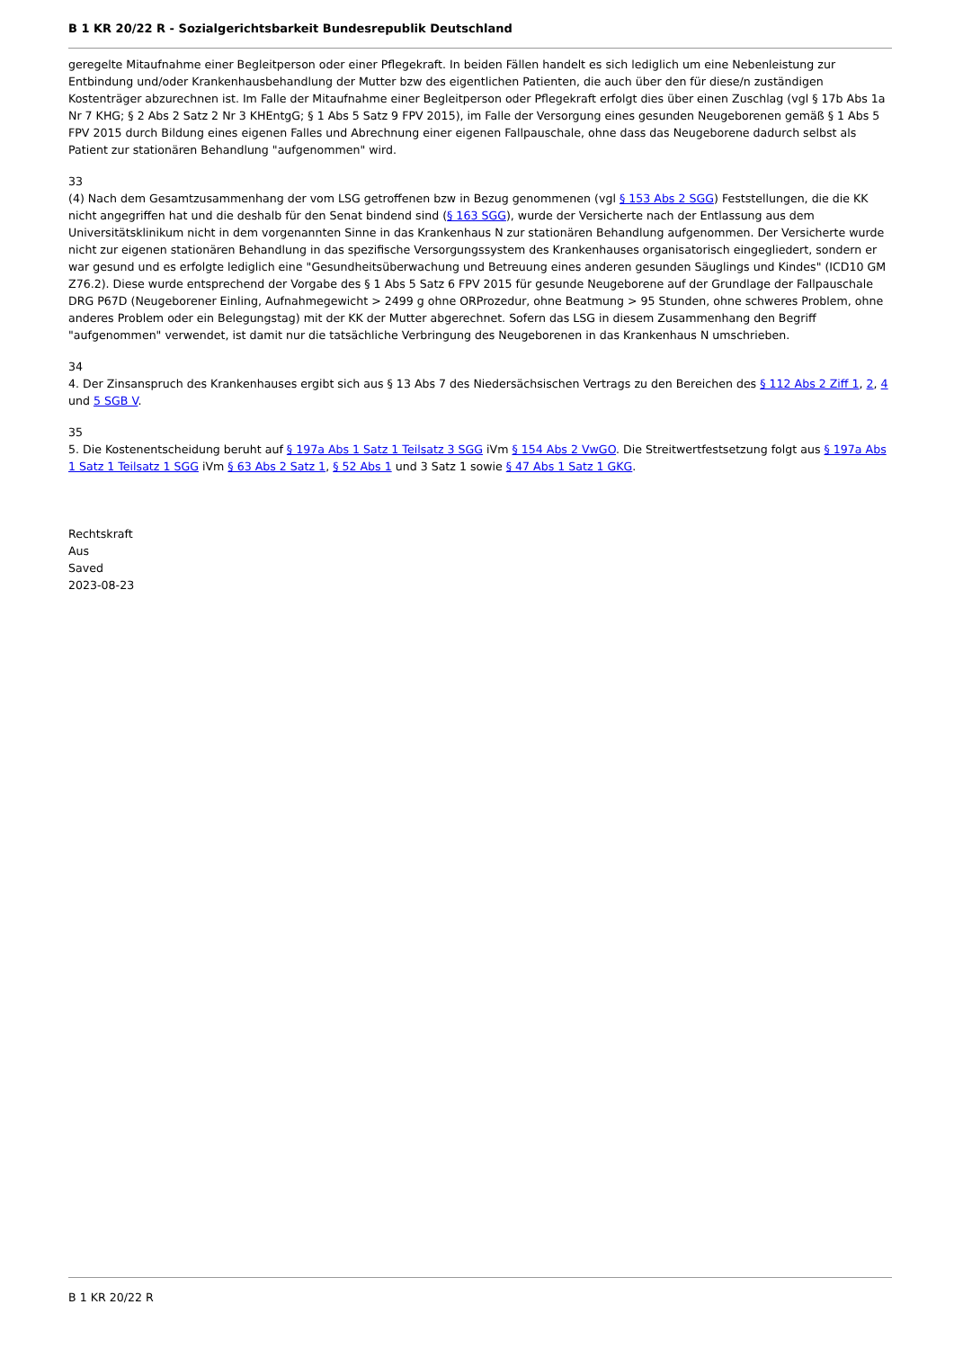B 1 KR 20/22 R - Sozialgerichtsbarkeit Bundesrepublik Deutschland
geregelte Mitaufnahme einer Begleitperson oder einer Pflegekraft. In beiden Fällen handelt es sich lediglich um eine Nebenleistung zur Entbindung und/oder Krankenhausbehandlung der Mutter bzw des eigentlichen Patienten, die auch über den für diese/n zuständigen Kostenträger abzurechnen ist. Im Falle der Mitaufnahme einer Begleitperson oder Pflegekraft erfolgt dies über einen Zuschlag (vgl § 17b Abs 1a Nr 7 KHG; § 2 Abs 2 Satz 2 Nr 3 KHEntgG; § 1 Abs 5 Satz 9 FPV 2015), im Falle der Versorgung eines gesunden Neugeborenen gemäß § 1 Abs 5 FPV 2015 durch Bildung eines eigenen Falles und Abrechnung einer eigenen Fallpauschale, ohne dass das Neugeborene dadurch selbst als Patient zur stationären Behandlung "aufgenommen" wird.
33
(4) Nach dem Gesamtzusammenhang der vom LSG getroffenen bzw in Bezug genommenen (vgl § 153 Abs 2 SGG) Feststellungen, die die KK nicht angegriffen hat und die deshalb für den Senat bindend sind (§ 163 SGG), wurde der Versicherte nach der Entlassung aus dem Universitätsklinikum nicht in dem vorgenannten Sinne in das Krankenhaus N zur stationären Behandlung aufgenommen. Der Versicherte wurde nicht zur eigenen stationären Behandlung in das spezifische Versorgungssystem des Krankenhauses organisatorisch eingegliedert, sondern er war gesund und es erfolgte lediglich eine "Gesundheitsüberwachung und Betreuung eines anderen gesunden Säuglings und Kindes" (ICD10 GM Z76.2). Diese wurde entsprechend der Vorgabe des § 1 Abs 5 Satz 6 FPV 2015 für gesunde Neugeborene auf der Grundlage der Fallpauschale DRG P67D (Neugeborener Einling, Aufnahmegewicht > 2499 g ohne ORProzedur, ohne Beatmung > 95 Stunden, ohne schweres Problem, ohne anderes Problem oder ein Belegungstag) mit der KK der Mutter abgerechnet. Sofern das LSG in diesem Zusammenhang den Begriff "aufgenommen" verwendet, ist damit nur die tatsächliche Verbringung des Neugeborenen in das Krankenhaus N umschrieben.
34
4. Der Zinsanspruch des Krankenhauses ergibt sich aus § 13 Abs 7 des Niedersächsischen Vertrags zu den Bereichen des § 112 Abs 2 Ziff 1, 2, 4 und 5 SGB V.
35
5. Die Kostenentscheidung beruht auf § 197a Abs 1 Satz 1 Teilsatz 3 SGG iVm § 154 Abs 2 VwGO. Die Streitwertfestsetzung folgt aus § 197a Abs 1 Satz 1 Teilsatz 1 SGG iVm § 63 Abs 2 Satz 1, § 52 Abs 1 und 3 Satz 1 sowie § 47 Abs 1 Satz 1 GKG.
Rechtskraft
Aus
Saved
2023-08-23
B 1 KR 20/22 R